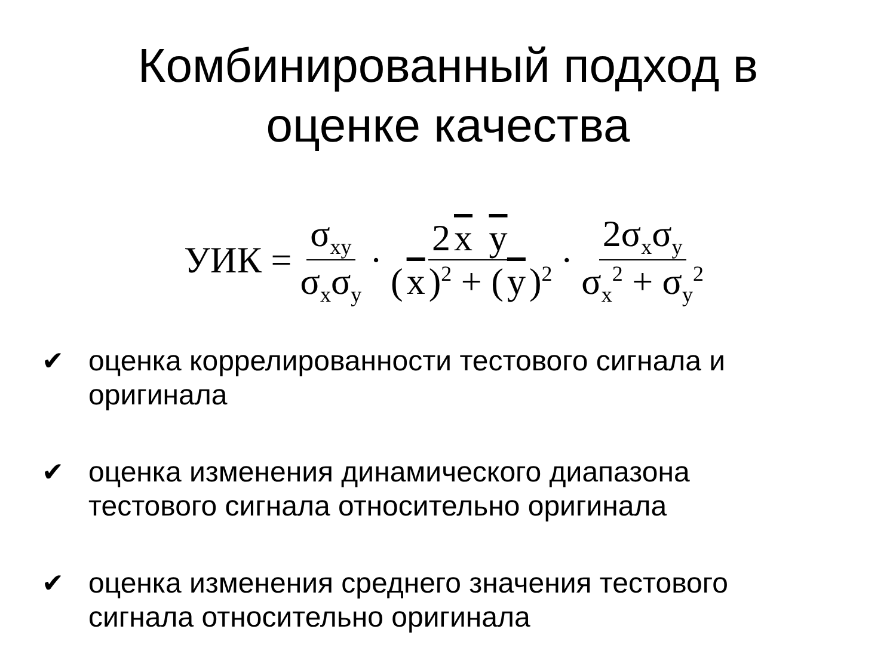Комбинированный подход в
оценке качества
УИК = σ<sub>xy</sub> σ<sub>x</sub>σ<sub>y</sub> · 2 x y (x)<sup>2</sup> + (y)<sup>2</sup> · 2σ<sub>x</sub>σ<sub>y</sub> σ<sub>x</sub><sup>2</sup> + σ<sub>y</sub><sup>2</sup>
✔ оценка коррелированности тестового сигнала и оригинала
✔ оценка изменения динамического диапазона тестового сигнала относительно оригинала
✔ оценка изменения среднего значения тестового сигнала относительно оригинала